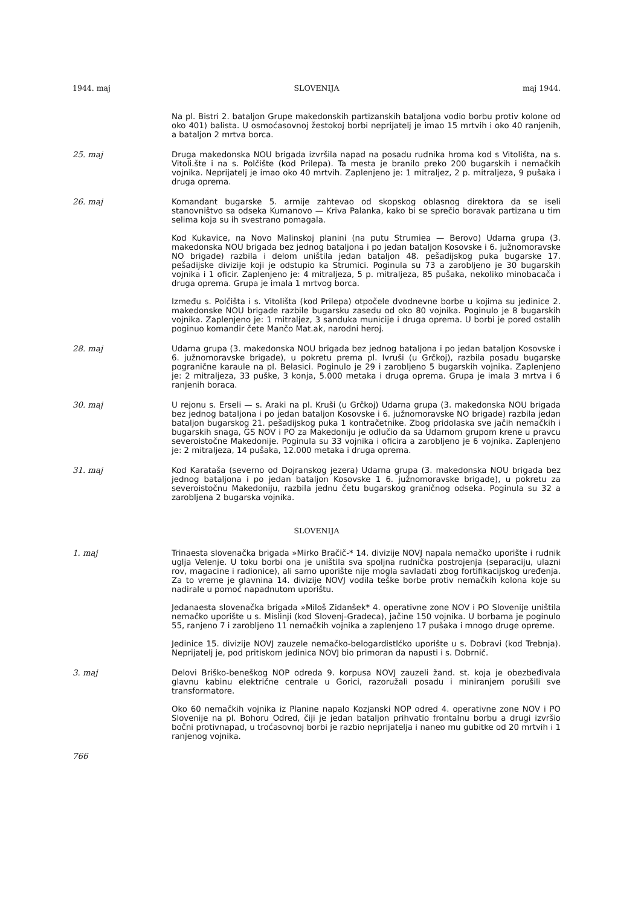1944. maj SLOVENIJA maj 1944.
Na pl. Bistri 2. bataljon Grupe makedonskih partizanskih bataljona vodio borbu protiv kolone od oko 401) balista. U osmoćasovnoj žestokoj borbi neprijatelj je imao 15 mrtvih i oko 40 ranjenih, a bataljon 2 mrtva borca.
25. maj Druga makedonska NOU brigada izvršila napad na posadu rudnika hroma kod s Vitolišta, na s. Vitoli.šte i na s. Polčište (kod Prilepa). Ta mesta je branilo preko 200 bugarskih i nemačkih vojnika. Neprijatelj je imao oko 40 mrtvih. Zaplenjeno je: 1 mitraljez, 2 p. mitraljeza, 9 pušaka i druga oprema.
26. maj Komandant bugarske 5. armije zahtevao od skopskog oblasnog direktora da se iseli stanovništvo sa odseka Kumanovo — Kriva Palanka, kako bi se sprečio boravak partizana u tim selima koja su ih svestrano pomagala.
Kod Kukavice, na Novo Malinskoj planini (na putu Strumiea — Berovo) Udarna grupa (3. makedonska NOU brigada bez jednog bataljona i po jedan bataljon Kosovske i 6. južnomoravske NO brigade) razbila i delom uništila jedan bataljon 48. pešadijskog puka bugarske 17. pešadijske divizije koji je odstupio ka Strumici. Poginula su 73 a zarobljeno je 30 bugarskih vojnika i 1 oficir. Zaplenjeno je: 4 mitraljeza, 5 p. mitraljeza, 85 pušaka, nekoliko minobacača i druga oprema. Grupa je imala 1 mrtvog borca.
Između s. Polčišta i s. Vitolišta (kod Prilepa) otpočele dvodnevne borbe u kojima su jedinice 2. makedonske NOU brigade razbile bugarsku zasedu od oko 80 vojnika. Poginulo je 8 bugarskih vojnika. Zaplenjeno je: 1 mitraljez, 3 sanduka municije i druga oprema. U borbi je pored ostalih poginuo komandir čete Mančo Mat.ak, narodni heroj.
28. maj Udarna grupa (3. makedonska NOU brigada bez jednog bataljona i po jedan bataljon Kosovske i 6. južnomoravske brigade), u pokretu prema pl. Ivruši (u Grčkoj), razbila posadu bugarske pogranične karaule na pl. Belasici. Poginulo je 29 i zarobljeno 5 bugarskih vojnika. Zaplenjeno je: 2 mitraljeza, 33 puške, 3 konja, 5.000 metaka i druga oprema. Grupa je imala 3 mrtva i 6 ranjenih boraca.
30. maj U rejonu s. Erseli — s. Araki na pl. Kruši (u Grčkoj) Udarna grupa (3. makedonska NOU brigada bez jednog bataljona i po jedan bataljon Kosovske i 6. južnomoravske NO brigade) razbila jedan bataljon bugarskog 21. pešadijskog puka 1 kontračetnike. Zbog pridolaska sve jačih nemačkih i bugarskih snaga, GS NOV i PO za Makedoniju je odlučio da sa Udarnom grupom krene u pravcu severoistočne Makedonije. Poginula su 33 vojnika i oficira a zarobljeno je 6 vojnika. Zaplenjeno je: 2 mitraljeza, 14 pušaka, 12.000 metaka i druga oprema.
31. maj Kod Karataša (severno od Dojranskog jezera) Udarna grupa (3. makedonska NOU brigada bez jednog bataljona i po jedan bataljon Kosovske 1 6. južnomoravske brigade), u pokretu za severoistočnu Makedoniju, razbila jednu četu bugarskog graničnog odseka. Poginula su 32 a zarobljena 2 bugarska vojnika.
SLOVENIJA
1. maj Trinaesta slovenačka brigada »Mirko Bračič-* 14. divizije NOVJ napala nemačko uporište i rudnik uglja Velenje. U toku borbi ona je uništila sva spoljna rudnička postrojenja (separaciju, ulazni rov, magacine i radionice), ali samo uporište nije mogla savladati zbog fortifikacijskog uređenja. Za to vreme je glavnina 14. divizije NOVJ vodila teške borbe protiv nemačkih kolona koje su nadirale u pomoć napadnutom uporištu.
Jedanaesta slovenačka brigada »Miloš Zidanšek* 4. operativne zone NOV i PO Slovenije uništila nemačko uporište u s. Mislinji (kod Slovenj-Gradeca), jačine 150 vojnika. U borbama je poginulo 55, ranjeno 7 i zarobljeno 11 nemačkih vojnika a zaplenjeno 17 pušaka i mnogo druge opreme.
Jedinice 15. divizije NOVJ zauzele nemačko-belogardistlćko uporište u s. Dobravi (kod Trebnja). Neprijatelj je, pod pritiskom jedinica NOVJ bio primoran da napusti i s. Dobrnič.
3. maj Delovi Briško-beneškog NOP odreda 9. korpusa NOVJ zauzeli žand. st. koja je obezbeđivala glavnu kabinu električne centrale u Gorici, razoružali posadu i miniranjem porušili sve transformatore.
Oko 60 nemačkih vojnika iz Planine napalo Kozjanski NOP odred 4. operativne zone NOV i PO Slovenije na pl. Bohoru Odred, čiji je jedan bataljon prihvatio frontalnu borbu a drugi izvršio bočni protivnapad, u troćasovnoj borbi je razbio neprijatelja i naneo mu gubitke od 20 mrtvih i 1 ranjenog vojnika.
766